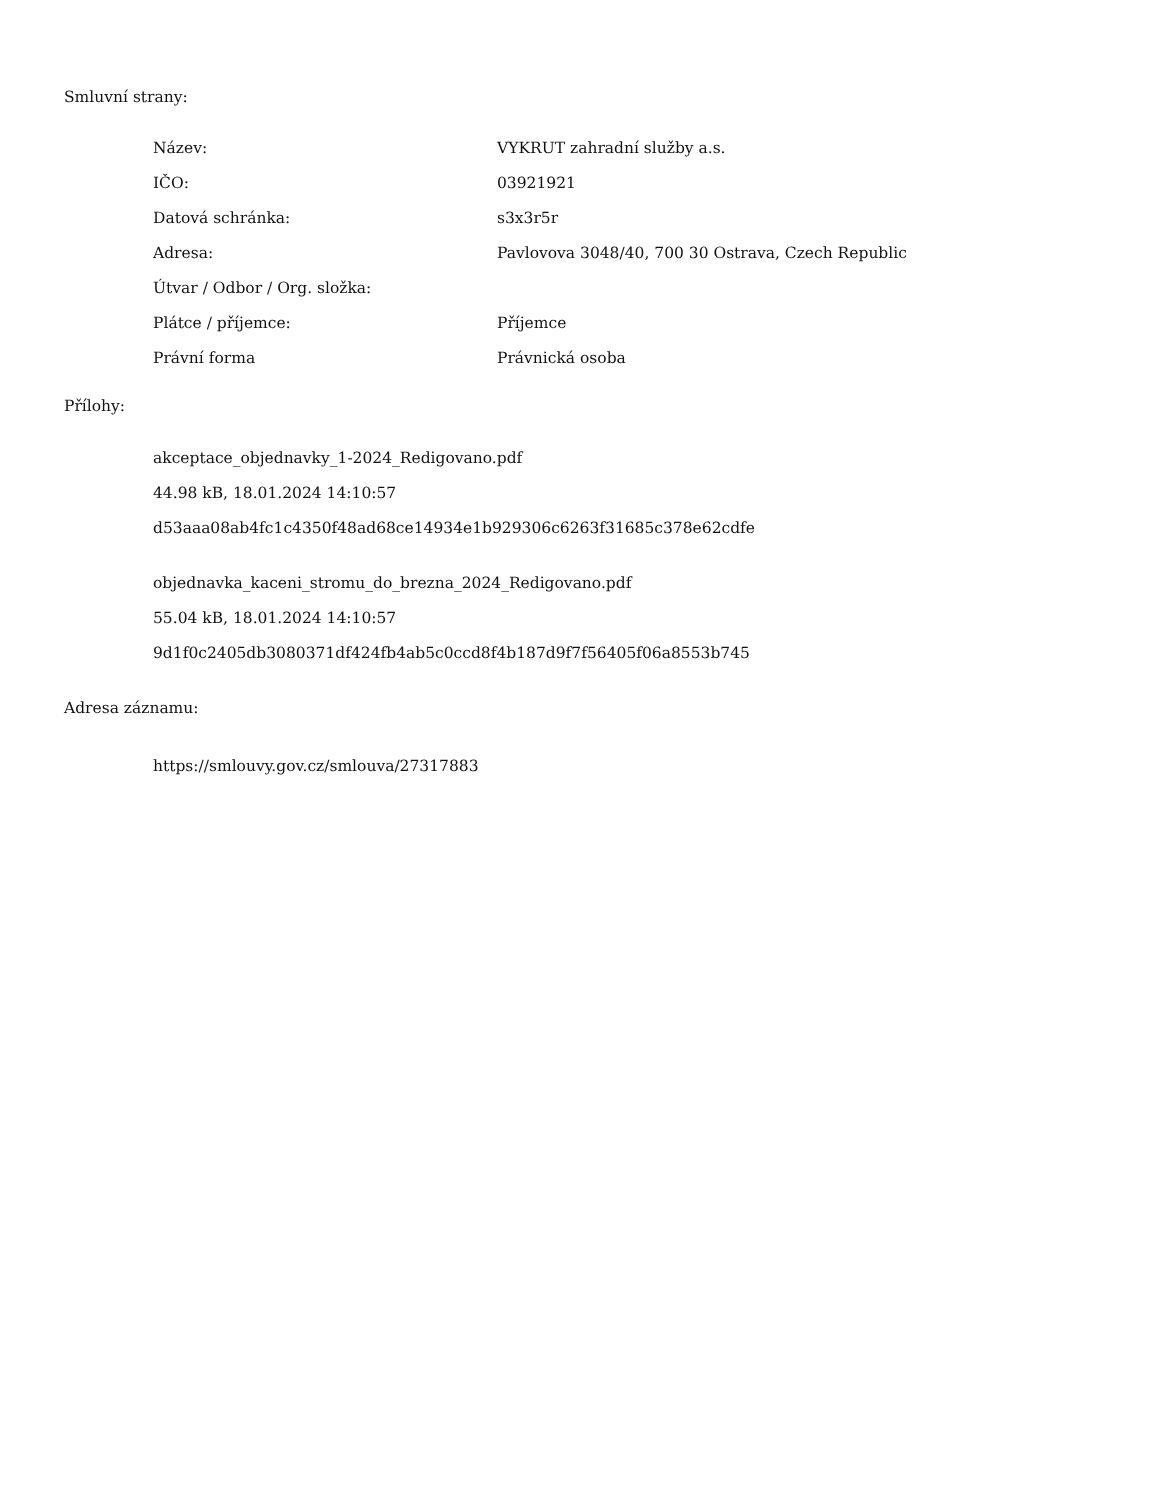Smluvní strany:
| Název: | VYKRUT zahradní služby a.s. |
| IČO: | 03921921 |
| Datová schránka: | s3x3r5r |
| Adresa: | Pavlovova 3048/40, 700 30 Ostrava, Czech Republic |
| Útvar / Odbor / Org. složka: | |
| Plátce / příjemce: | Příjemce |
| Právní forma | Právnická osoba |
Přílohy:
akceptace_objednavky_1-2024_Redigovano.pdf
44.98 kB, 18.01.2024 14:10:57
d53aaa08ab4fc1c4350f48ad68ce14934e1b929306c6263f31685c378e62cdfe
objednavka_kaceni_stromu_do_brezna_2024_Redigovano.pdf
55.04 kB, 18.01.2024 14:10:57
9d1f0c2405db3080371df424fb4ab5c0ccd8f4b187d9f7f56405f06a8553b745
Adresa záznamu:
https://smlouvy.gov.cz/smlouva/27317883